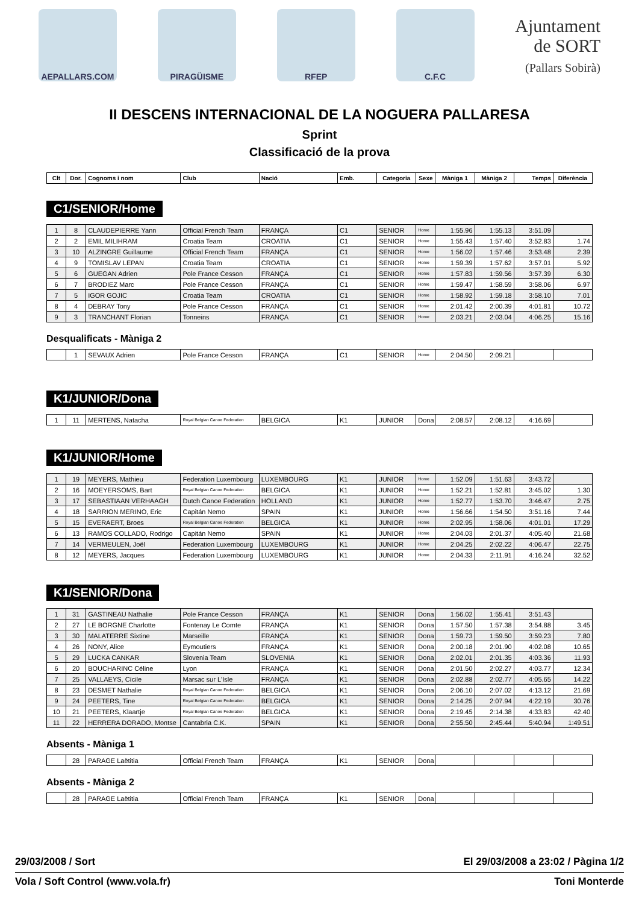AEPALLARS.COM PIRAGÜISME RFEP C.F.C
Ajuntament
de SORT
(Pallars Sobirà)
II DESCENS INTERNACIONAL DE LA NOGUERA PALLARESA
Sprint
Classificació de la prova
| Clt | Dor. | Cognoms i nom | Club | Nació | Emb. | Categoria | Sexe | Màniga 1 | Màniga 2 | Temps | Diferència |
| --- | --- | --- | --- | --- | --- | --- | --- | --- | --- | --- | --- |
C1/SENIOR/Home
| 1 | 8 | CLAUDEPIERRE Yann | Official French Team | FRANÇA | C1 | SENIOR | Home | 1:55.96 | 1:55.13 | 3:51.09 | |
| 2 | 2 | EMIL MILIHRAM | Croatia Team | CROATIA | C1 | SENIOR | Home | 1:55.43 | 1:57.40 | 3:52.83 | 1.74 |
| 3 | 10 | ALZINGRE Guillaume | Official French Team | FRANÇA | C1 | SENIOR | Home | 1:56.02 | 1:57.46 | 3:53.48 | 2.39 |
| 4 | 9 | TOMISLAV LEPAN | Croatia Team | CROATIA | C1 | SENIOR | Home | 1:59.39 | 1:57.62 | 3:57.01 | 5.92 |
| 5 | 6 | GUEGAN Adrien | Pole France Cesson | FRANÇA | C1 | SENIOR | Home | 1:57.83 | 1:59.56 | 3:57.39 | 6.30 |
| 6 | 7 | BRODIEZ Marc | Pole France Cesson | FRANÇA | C1 | SENIOR | Home | 1:59.47 | 1:58.59 | 3:58.06 | 6.97 |
| 7 | 5 | IGOR GOJIC | Croatia Team | CROATIA | C1 | SENIOR | Home | 1:58.92 | 1:59.18 | 3:58.10 | 7.01 |
| 8 | 4 | DEBRAY Tony | Pole France Cesson | FRANÇA | C1 | SENIOR | Home | 2:01.42 | 2:00.39 | 4:01.81 | 10.72 |
| 9 | 3 | TRANCHANT Florian | Tonneins | FRANÇA | C1 | SENIOR | Home | 2:03.21 | 2:03.04 | 4:06.25 | 15.16 |
Desqualificats - Màniga 2
| | 1 | SEVAUX Adrien | Pole France Cesson | FRANÇA | C1 | SENIOR | Home | 2:04.50 | 2:09.21 | | |
K1/JUNIOR/Dona
| 1 | 11 | MERTENS, Natacha | Royal Belgian Canoe Federation | BELGICA | K1 | JUNIOR | Dona | 2:08.57 | 2:08.12 | 4:16.69 | |
K1/JUNIOR/Home
| 1 | 19 | MEYERS, Mathieu | Federation Luxembourg | LUXEMBOURG | K1 | JUNIOR | Home | 1:52.09 | 1:51.63 | 3:43.72 | |
| 2 | 16 | MOEYERSOMS, Bart | Royal Belgian Canoe Federation | BELGICA | K1 | JUNIOR | Home | 1:52.21 | 1:52.81 | 3:45.02 | 1.30 |
| 3 | 17 | SEBASTIAAN VERHAAGH | Dutch Canoe Federation | HOLLAND | K1 | JUNIOR | Home | 1:52.77 | 1:53.70 | 3:46.47 | 2.75 |
| 4 | 18 | SARRION MERINO, Eric | Capitán Nemo | SPAIN | K1 | JUNIOR | Home | 1:56.66 | 1:54.50 | 3:51.16 | 7.44 |
| 5 | 15 | EVERAERT, Broes | Royal Belgian Canoe Federation | BELGICA | K1 | JUNIOR | Home | 2:02.95 | 1:58.06 | 4:01.01 | 17.29 |
| 6 | 13 | RAMOS COLLADO, Rodrigo | Capitán Nemo | SPAIN | K1 | JUNIOR | Home | 2:04.03 | 2:01.37 | 4:05.40 | 21.68 |
| 7 | 14 | VERMEULEN, Joël | Federation Luxembourg | LUXEMBOURG | K1 | JUNIOR | Home | 2:04.25 | 2:02.22 | 4:06.47 | 22.75 |
| 8 | 12 | MEYERS, Jacques | Federation Luxembourg | LUXEMBOURG | K1 | JUNIOR | Home | 2:04.33 | 2:11.91 | 4:16.24 | 32.52 |
K1/SENIOR/Dona
| 1 | 31 | GASTINEAU Nathalie | Pole France Cesson | FRANÇA | K1 | SENIOR | Dona | 1:56.02 | 1:55.41 | 3:51.43 | |
| 2 | 27 | LE BORGNE Charlotte | Fontenay Le Comte | FRANÇA | K1 | SENIOR | Dona | 1:57.50 | 1:57.38 | 3:54.88 | 3.45 |
| 3 | 30 | MALATERRE Sixtine | Marseille | FRANÇA | K1 | SENIOR | Dona | 1:59.73 | 1:59.50 | 3:59.23 | 7.80 |
| 4 | 26 | NONY, Alice | Eymoutiers | FRANÇA | K1 | SENIOR | Dona | 2:00.18 | 2:01.90 | 4:02.08 | 10.65 |
| 5 | 29 | LUCKA CANKAR | Slovenia Team | SLOVENIA | K1 | SENIOR | Dona | 2:02.01 | 2:01.35 | 4:03.36 | 11.93 |
| 6 | 20 | BOUCHARINC Céline | Lyon | FRANÇA | K1 | SENIOR | Dona | 2:01.50 | 2:02.27 | 4:03.77 | 12.34 |
| 7 | 25 | VALLAEYS, Cícile | Marsac sur L'Isle | FRANÇA | K1 | SENIOR | Dona | 2:02.88 | 2:02.77 | 4:05.65 | 14.22 |
| 8 | 23 | DESMET Nathalie | Royal Belgian Canoe Federation | BELGICA | K1 | SENIOR | Dona | 2:06.10 | 2:07.02 | 4:13.12 | 21.69 |
| 9 | 24 | PEETERS, Tine | Royal Belgian Canoe Federation | BELGICA | K1 | SENIOR | Dona | 2:14.25 | 2:07.94 | 4:22.19 | 30.76 |
| 10 | 21 | PEETERS, Klaartje | Royal Belgian Canoe Federation | BELGICA | K1 | SENIOR | Dona | 2:19.45 | 2:14.38 | 4:33.83 | 42.40 |
| 11 | 22 | HERRERA DORADO, Montse | Cantabria C.K. | SPAIN | K1 | SENIOR | Dona | 2:55.50 | 2:45.44 | 5:40.94 | 1:49.51 |
Absents - Màniga 1
| | 28 | PARAGE Laëtitia | Official French Team | FRANÇA | K1 | SENIOR | Dona | | | | |
Absents - Màniga 2
| | 28 | PARAGE Laëtitia | Official French Team | FRANÇA | K1 | SENIOR | Dona | | | | |
29/03/2008 / Sort El 29/03/2008 a 23:02 / Pàgina 1/2
Vola / Soft Control (www.vola.fr) Toni Monterde